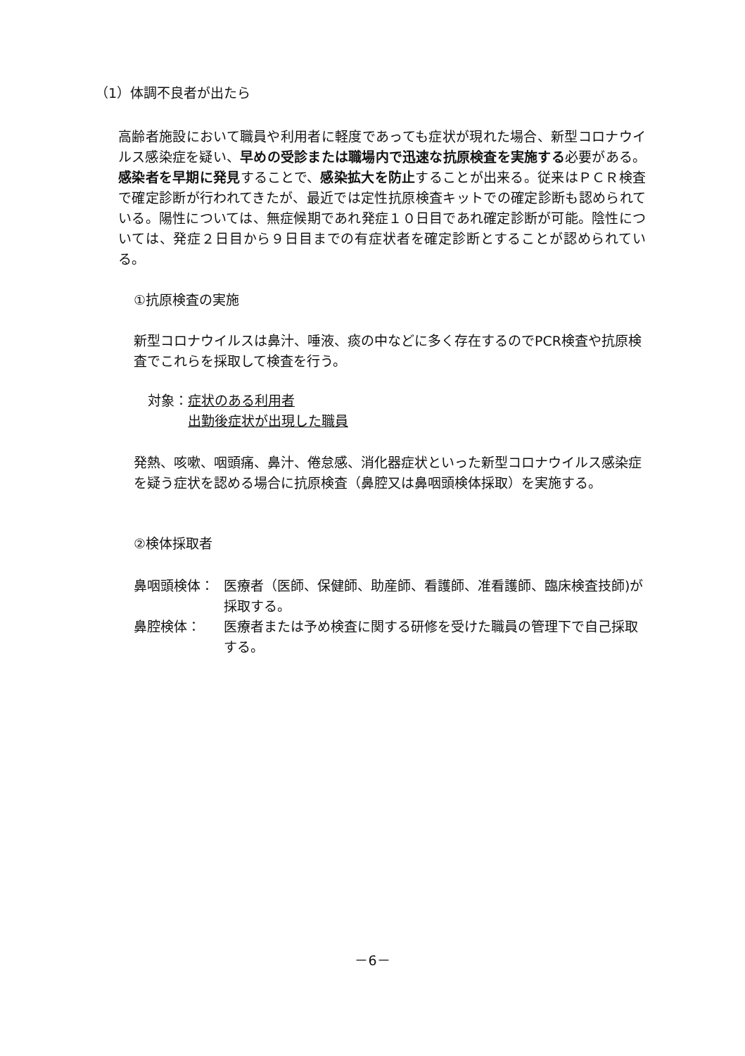（1）体調不良者が出たら
高齢者施設において職員や利用者に軽度であっても症状が現れた場合、新型コロナウイルス感染症を疑い、早めの受診または職場内で迅速な抗原検査を実施する必要がある。感染者を早期に発見することで、感染拡大を防止することが出来る。従来はＰＣＲ検査で確定診断が行われてきたが、最近では定性抗原検査キットでの確定診断も認められている。陽性については、無症候期であれ発症１０日目であれ確定診断が可能。陰性については、発症２日目から９日目までの有症状者を確定診断とすることが認められている。
①抗原検査の実施
新型コロナウイルスは鼻汁、唾液、痰の中などに多く存在するのでPCR検査や抗原検査でこれらを採取して検査を行う。
対象：症状のある利用者
出勤後症状が出現した職員
発熱、咳嗽、咽頭痛、鼻汁、倦怠感、消化器症状といった新型コロナウイルス感染症を疑う症状を認める場合に抗原検査（鼻腔又は鼻咽頭検体採取）を実施する。
②検体採取者
鼻咽頭検体： 医療者（医師、保健師、助産師、看護師、准看護師、臨床検査技師)が採取する。 鼻腔検体： 医療者または予め検査に関する研修を受けた職員の管理下で自己採取する。
－6－